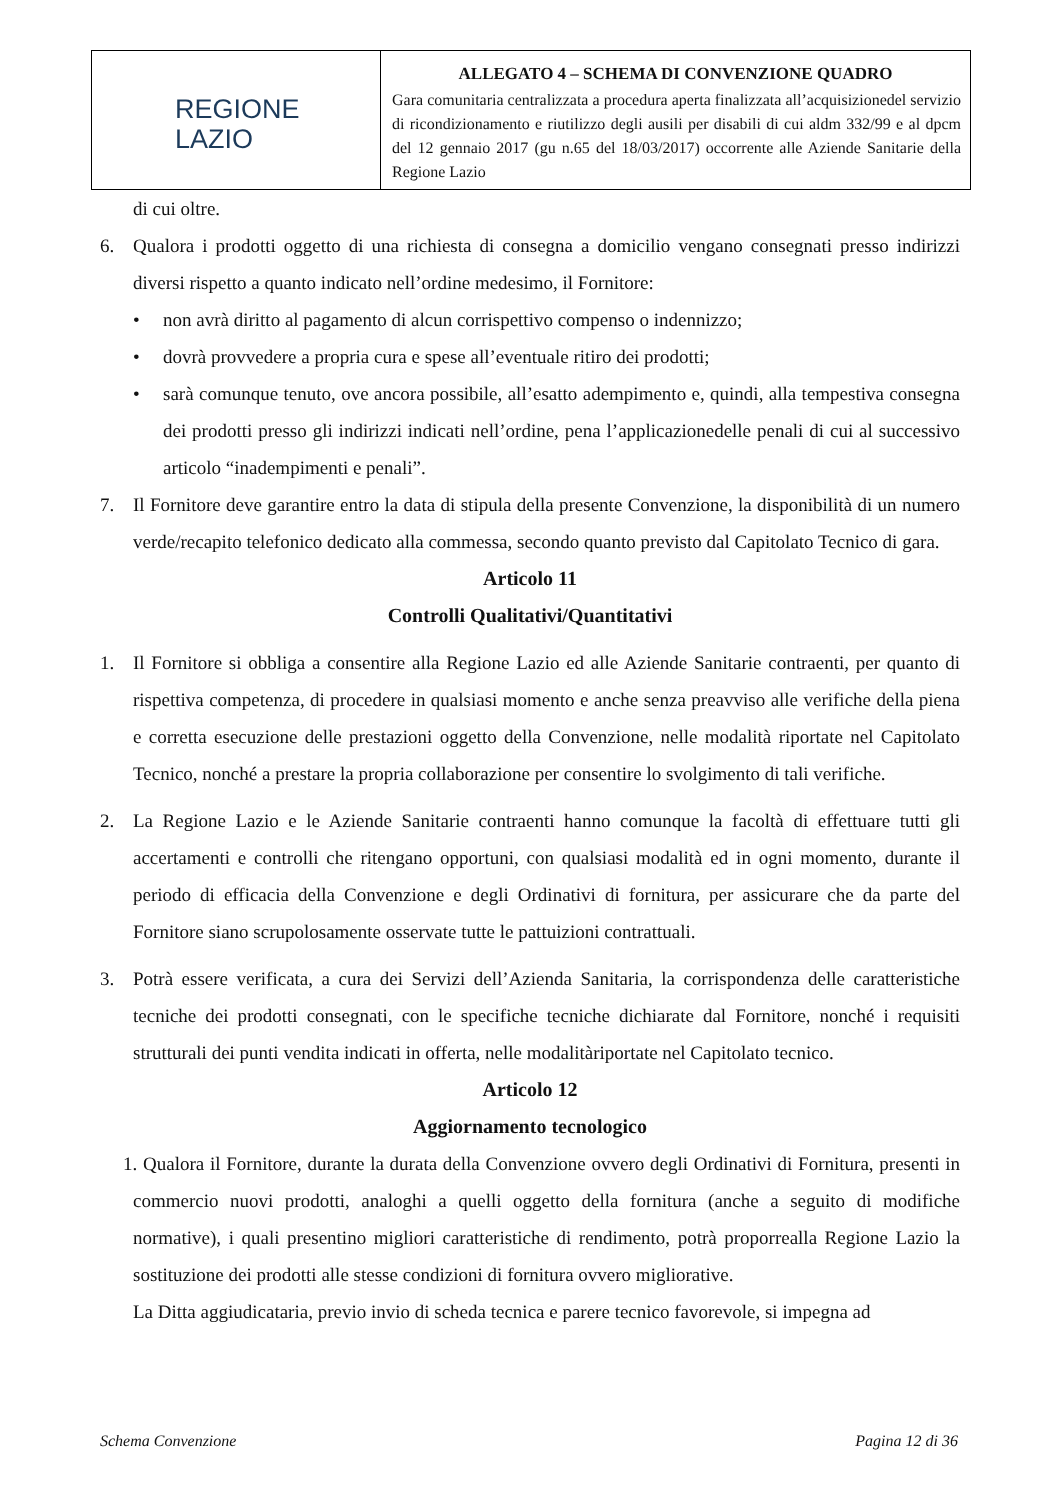| REGIONE LAZIO | ALLEGATO 4 – SCHEMA DI CONVENZIONE QUADRO Gara comunitaria centralizzata a procedura aperta finalizzata all’acquisizionedel servizio di ricondizionamento e riutilizzo degli ausili per disabili di cui aldm 332/99 e al dpcm del 12 gennaio 2017 (gu n.65 del 18/03/2017) occorrente alle Aziende Sanitarie della Regione Lazio |
di cui oltre.
6. Qualora i prodotti oggetto di una richiesta di consegna a domicilio vengano consegnati presso indirizzi diversi rispetto a quanto indicato nell’ordine medesimo, il Fornitore:
• non avrà diritto al pagamento di alcun corrispettivo compenso o indennizzo;
• dovrà provvedere a propria cura e spese all’eventuale ritiro dei prodotti;
• sarà comunque tenuto, ove ancora possibile, all’esatto adempimento e, quindi, alla tempestiva consegna dei prodotti presso gli indirizzi indicati nell’ordine, pena l’applicazionedelle penali di cui al successivo articolo “inadempimenti e penali”.
7. Il Fornitore deve garantire entro la data di stipula della presente Convenzione, la disponibilità di un numero verde/recapito telefonico dedicato alla commessa, secondo quanto previsto dal Capitolato Tecnico di gara.
Articolo 11
Controlli Qualitativi/Quantitativi
1. Il Fornitore si obbliga a consentire alla Regione Lazio ed alle Aziende Sanitarie contraenti, per quanto di rispettiva competenza, di procedere in qualsiasi momento e anche senza preavviso alle verifiche della piena e corretta esecuzione delle prestazioni oggetto della Convenzione, nelle modalità riportate nel Capitolato Tecnico, nonché a prestare la propria collaborazione per consentire lo svolgimento di tali verifiche.
2. La Regione Lazio e le Aziende Sanitarie contraenti hanno comunque la facoltà di effettuare tutti gli accertamenti e controlli che ritengano opportuni, con qualsiasi modalità ed in ogni momento, durante il periodo di efficacia della Convenzione e degli Ordinativi di fornitura, per assicurare che da parte del Fornitore siano scrupolosamente osservate tutte le pattuizioni contrattuali.
3. Potrà essere verificata, a cura dei Servizi dell’Azienda Sanitaria, la corrispondenza delle caratteristiche tecniche dei prodotti consegnati, con le specifiche tecniche dichiarate dal Fornitore, nonché i requisiti strutturali dei punti vendita indicati in offerta, nelle modalitàriportate nel Capitolato tecnico.
Articolo 12
Aggiornamento tecnologico
1. Qualora il Fornitore, durante la durata della Convenzione ovvero degli Ordinativi di Fornitura, presenti in commercio nuovi prodotti, analoghi a quelli oggetto della fornitura (anche a seguito di modifiche normative), i quali presentino migliori caratteristiche di rendimento, potrà proporrealla Regione Lazio la sostituzione dei prodotti alle stesse condizioni di fornitura ovvero migliorative.
La Ditta aggiudicataria, previo invio di scheda tecnica e parere tecnico favorevole, si impegna ad
Schema Convenzione Pagina 12 di 36